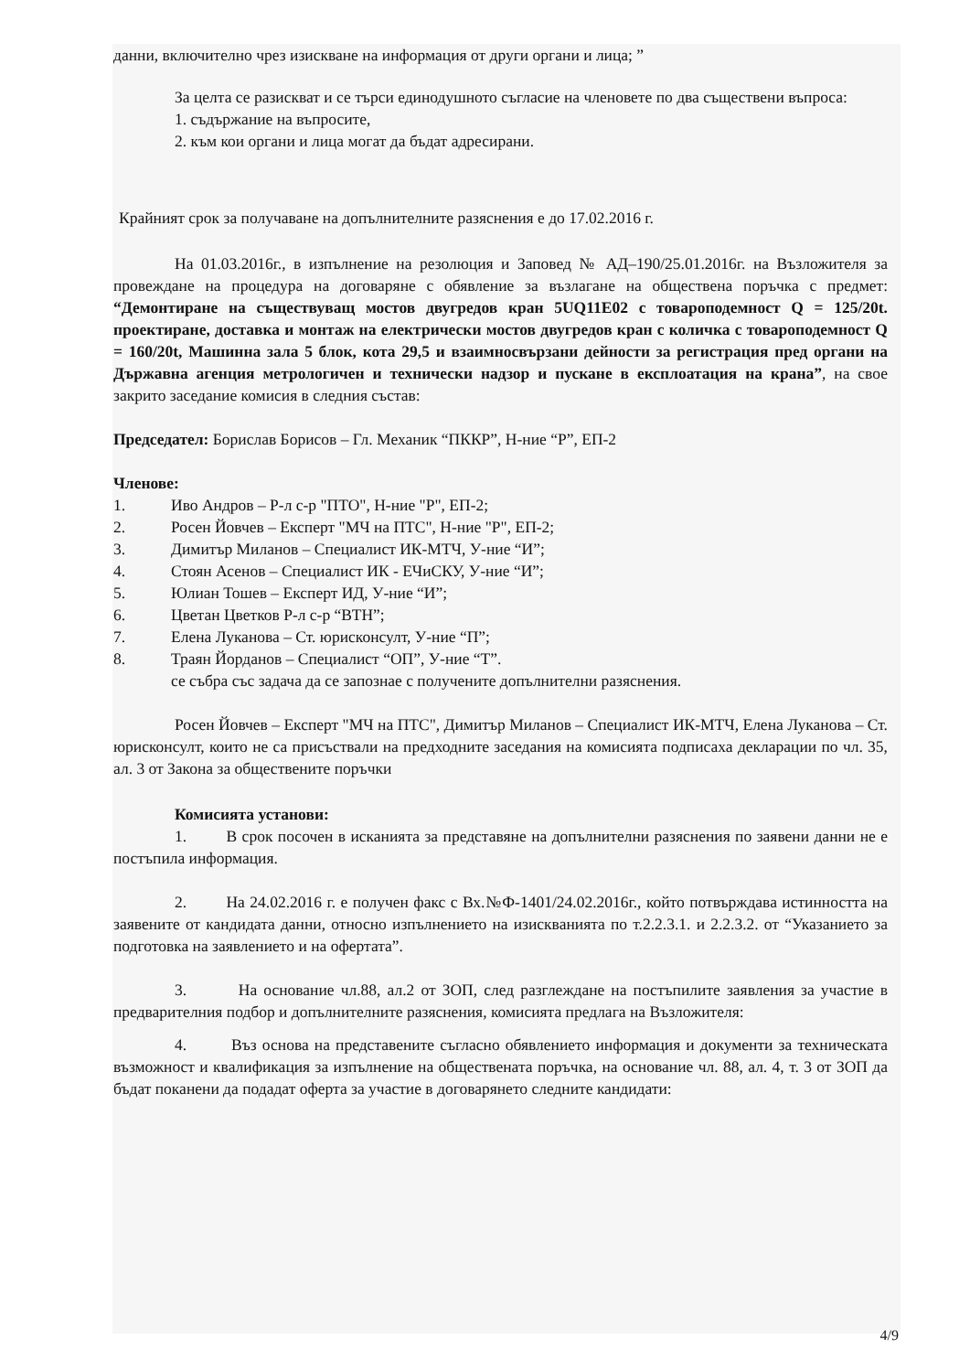данни, включително чрез изискване на информация от други органи и лица; ”
За целта се разискват и се търси единодушното съгласие на членовете по два съществени въпроса:
1. съдържание на въпросите,
2. към кои органи и лица могат да бъдат адресирани.
Крайният срок за получаване на допълнителните разяснения е до 17.02.2016 г.
На 01.03.2016г., в изпълнение на резолюция и Заповед № АД–190/25.01.2016г. на Възложителя за провеждане на процедура на договаряне с обявление за възлагане на обществена поръчка с предмет: “Демонтиране на съществуващ мостов двугредов кран 5UQ11E02 с товароподемност Q = 125/20t. проектиране, доставка и монтаж на електрически мостов двугредов кран с количка с товароподемност Q = 160/20t, Машинна зала 5 блок, кота 29,5 и взаимносвързани дейности за регистрация пред органи на Държавна агенция метрологичен и технически надзор и пускане в експлоатация на крана”, на свое закрито заседание комисия в следния състав:
Председател: Борислав Борисов – Гл. Механик “ПККР”, Н-ние “Р”, ЕП-2
Членове:
1. Иво Андров – Р-л с-р "ПТО", Н-ние "Р", ЕП-2;
2. Росен Йовчев – Експерт "МЧ на ПТС", Н-ние "Р", ЕП-2;
3. Димитър Миланов – Специалист ИК-МТЧ, У-ние “И”;
4. Стоян Асенов – Специалист ИК - ЕЧиСКУ, У-ние “И”;
5. Юлиан Тошев – Експерт ИД, У-ние “И”;
6. Цветан Цветков Р-л с-р “ВТН”;
7. Елена Луканова – Ст. юрисконсулт, У-ние “П”;
8. Траян Йорданов – Специалист “ОП”, У-ние “Т”.
се събра със задача да се запознае с получените допълнителни разяснения.
Росен Йовчев – Експерт "МЧ на ПТС", Димитър Миланов – Специалист ИК-МТЧ, Елена Луканова – Ст. юрисконсулт, които не са присъствали на предходните заседания на комисията подписаха декларации по чл. 35, ал. 3 от Закона за обществените поръчки
Комисията установи:
1. В срок посочен в исканията за представяне на допълнителни разяснения по заявени данни не е постъпила информация.
2. На 24.02.2016 г. е получен факс с Вх.№Ф-1401/24.02.2016г., който потвърждава истинността на заявените от кандидата данни, относно изпълнението на изискванията по т.2.2.3.1. и 2.2.3.2. от “Указанието за подготовка на заявлението и на офертата”.
3. На основание чл.88, ал.2 от ЗОП, след разглеждане на постъпилите заявления за участие в предварителния подбор и допълнителните разяснения, комисията предлага на Възложителя:
4. Въз основа на представените съгласно обявлението информация и документи за техническата възможност и квалификация за изпълнение на обществената поръчка, на основание чл. 88, ал. 4, т. 3 от ЗОП да бъдат поканени да подадат оферта за участие в договарянето следните кандидати:
4/9